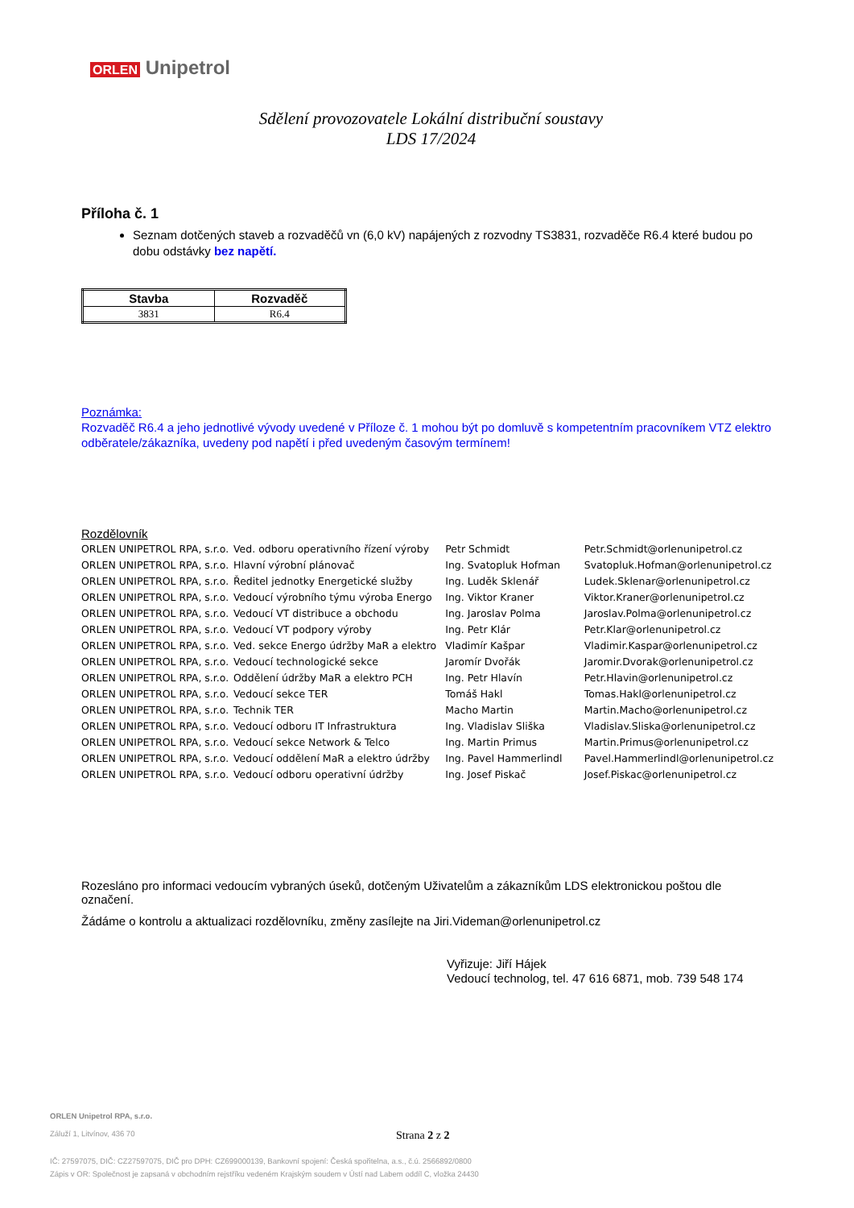ORLEN Unipetrol
Sdělení provozovatele Lokální distribuční soustavy
LDS 17/2024
Příloha č. 1
Seznam dotčených staveb a rozvaděčů vn (6,0 kV) napájených z rozvodny TS3831, rozvaděče R6.4 které budou po dobu odstávky bez napětí.
| Stavba | Rozvaděč |
| --- | --- |
| 3831 | R6.4 |
Poznámka:
Rozvaděč R6.4 a jeho jednotlivé vývody uvedené v Příloze č. 1 mohou být po domluvě s kompetentním pracovníkem VTZ elektro odběratele/zákazníka, uvedeny pod napětí i před uvedeným časovým termínem!
Rozdělovník
| ORLEN UNIPETROL RPA, s.r.o. | Ved. odboru operativního řízení výroby | Petr Schmidt | Petr.Schmidt@orlenunipetrol.cz |
| ORLEN UNIPETROL RPA, s.r.o. | Hlavní výrobní plánovač | Ing. Svatopluk Hofman | Svatopluk.Hofman@orlenunipetrol.cz |
| ORLEN UNIPETROL RPA, s.r.o. | Ředitel jednotky Energetické služby | Ing. Luděk Sklenář | Ludek.Sklenar@orlenunipetrol.cz |
| ORLEN UNIPETROL RPA, s.r.o. | Vedoucí výrobního týmu výroba Energo | Ing. Viktor Kraner | Viktor.Kraner@orlenunipetrol.cz |
| ORLEN UNIPETROL RPA, s.r.o. | Vedoucí VT distribuce a obchodu | Ing. Jaroslav Polma | Jaroslav.Polma@orlenunipetrol.cz |
| ORLEN UNIPETROL RPA, s.r.o. | Vedoucí VT podpory výroby | Ing. Petr Klár | Petr.Klar@orlenunipetrol.cz |
| ORLEN UNIPETROL RPA, s.r.o. | Ved. sekce Energo údržby MaR a elektro | Vladimír Kašpar | Vladimir.Kaspar@orlenunipetrol.cz |
| ORLEN UNIPETROL RPA, s.r.o. | Vedoucí technologické sekce | Jaromír Dvořák | Jaromir.Dvorak@orlenunipetrol.cz |
| ORLEN UNIPETROL RPA, s.r.o. | Oddělení údržby MaR a elektro PCH | Ing. Petr Hlavín | Petr.Hlavin@orlenunipetrol.cz |
| ORLEN UNIPETROL RPA, s.r.o. | Vedoucí sekce TER | Tomáš Hakl | Tomas.Hakl@orlenunipetrol.cz |
| ORLEN UNIPETROL RPA, s.r.o. | Technik TER | Macho Martin | Martin.Macho@orlenunipetrol.cz |
| ORLEN UNIPETROL RPA, s.r.o. | Vedoucí odboru IT Infrastruktura | Ing. Vladislav Sliška | Vladislav.Sliska@orlenunipetrol.cz |
| ORLEN UNIPETROL RPA, s.r.o. | Vedoucí sekce Network & Telco | Ing. Martin Primus | Martin.Primus@orlenunipetrol.cz |
| ORLEN UNIPETROL RPA, s.r.o. | Vedoucí oddělení MaR a elektro údržby | Ing. Pavel Hammerlindl | Pavel.Hammerlindl@orlenunipetrol.cz |
| ORLEN UNIPETROL RPA, s.r.o. | Vedoucí odboru operativní údržby | Ing. Josef Piskač | Josef.Piskac@orlenunipetrol.cz |
Rozesláno pro informaci vedoucím vybraných úseků, dotčeným Uživatelům a zákazníkům LDS elektronickou poštou dle označení.
Žádáme o kontrolu a aktualizaci rozdělovníku, změny zasílejte na Jiri.Videman@orlenunipetrol.cz
Vyřizuje: Jiří Hájek
Vedoucí technolog, tel. 47 616 6871, mob. 739 548 174
ORLEN Unipetrol RPA, s.r.o.
Záluží 1, Litvínov, 436 70
Strana 2 z 2
IČ: 27597075, DIČ: CZ27597075, DIČ pro DPH: CZ699000139, Bankovní spojení: Česká spořitelna, a.s., č.ú. 2566892/0800
Zápis v OR: Společnost je zapsaná v obchodním rejstříku vedeném Krajským soudem v Ústí nad Labem oddíl C, vložka 24430